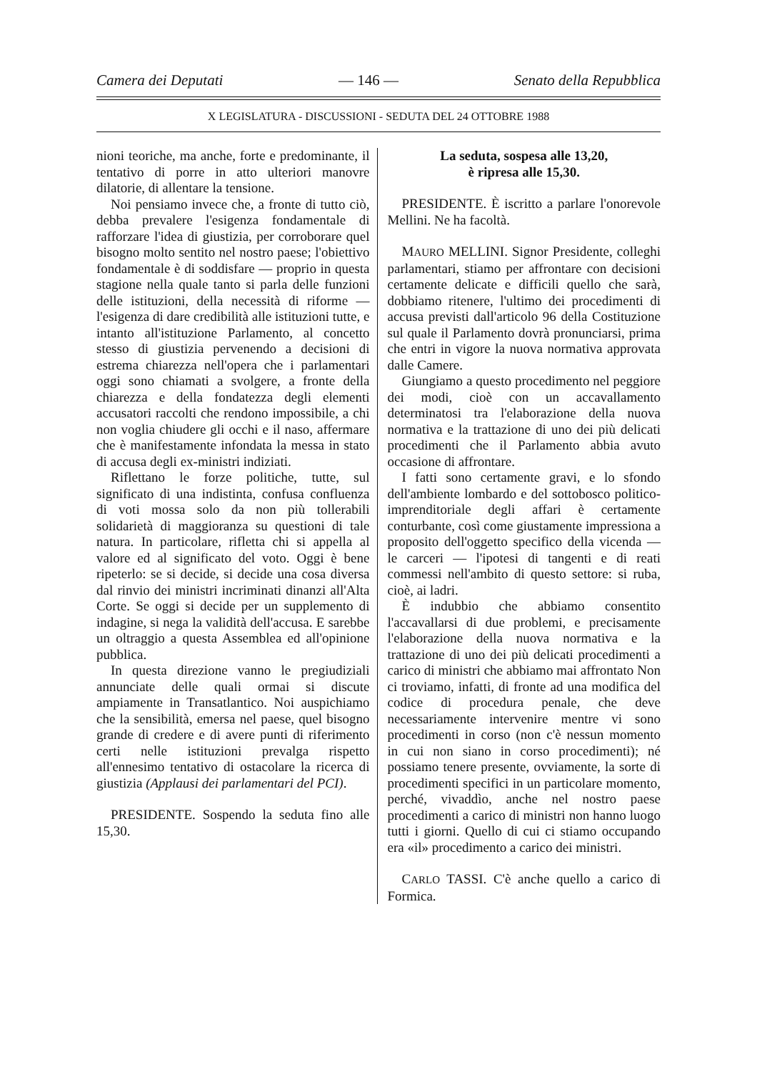Camera dei Deputati — 146 — Senato della Repubblica
X LEGISLATURA - DISCUSSIONI - SEDUTA DEL 24 OTTOBRE 1988
nioni teoriche, ma anche, forte e predominante, il tentativo di porre in atto ulteriori manovre dilatorie, di allentare la tensione.
Noi pensiamo invece che, a fronte di tutto ciò, debba prevalere l'esigenza fondamentale di rafforzare l'idea di giustizia, per corroborare quel bisogno molto sentito nel nostro paese; l'obiettivo fondamentale è di soddisfare — proprio in questa stagione nella quale tanto si parla delle funzioni delle istituzioni, della necessità di riforme — l'esigenza di dare credibilità alle istituzioni tutte, e intanto all'istituzione Parlamento, al concetto stesso di giustizia pervenendo a decisioni di estrema chiarezza nell'opera che i parlamentari oggi sono chiamati a svolgere, a fronte della chiarezza e della fondatezza degli elementi accusatori raccolti che rendono impossibile, a chi non voglia chiudere gli occhi e il naso, affermare che è manifestamente infondata la messa in stato di accusa degli ex-ministri indiziati.
Riflettano le forze politiche, tutte, sul significato di una indistinta, confusa confluenza di voti mossa solo da non più tollerabili solidarietà di maggioranza su questioni di tale natura. In particolare, rifletta chi si appella al valore ed al significato del voto. Oggi è bene ripeterlo: se si decide, si decide una cosa diversa dal rinvio dei ministri incriminati dinanzi all'Alta Corte. Se oggi si decide per un supplemento di indagine, si nega la validità dell'accusa. E sarebbe un oltraggio a questa Assemblea ed all'opinione pubblica.
In questa direzione vanno le pregiudiziali annunciate delle quali ormai si discute ampiamente in Transatlantico. Noi auspichiamo che la sensibilità, emersa nel paese, quel bisogno grande di credere e di avere punti di riferimento certi nelle istituzioni prevalga rispetto all'ennesimo tentativo di ostacolare la ricerca di giustizia (Applausi dei parlamentari del PCI).
PRESIDENTE. Sospendo la seduta fino alle 15,30.
La seduta, sospesa alle 13,20,
è ripresa alle 15,30.
PRESIDENTE. È iscritto a parlare l'onorevole Mellini. Ne ha facoltà.
MAURO MELLINI. Signor Presidente, colleghi parlamentari, stiamo per affrontare con decisioni certamente delicate e difficili quello che sarà, dobbiamo ritenere, l'ultimo dei procedimenti di accusa previsti dall'articolo 96 della Costituzione sul quale il Parlamento dovrà pronunciarsi, prima che entri in vigore la nuova normativa approvata dalle Camere.
Giungiamo a questo procedimento nel peggiore dei modi, cioè con un accavallamento determinatosi tra l'elaborazione della nuova normativa e la trattazione di uno dei più delicati procedimenti che il Parlamento abbia avuto occasione di affrontare.
I fatti sono certamente gravi, e lo sfondo dell'ambiente lombardo e del sottobosco politico-imprenditoriale degli affari è certamente conturbante, così come giustamente impressiona a proposito dell'oggetto specifico della vicenda — le carceri — l'ipotesi di tangenti e di reati commessi nell'ambito di questo settore: si ruba, cioè, ai ladri.
È indubbio che abbiamo consentito l'accavallarsi di due problemi, e precisamente l'elaborazione della nuova normativa e la trattazione di uno dei più delicati procedimenti a carico di ministri che abbiamo mai affrontato Non ci troviamo, infatti, di fronte ad una modifica del codice di procedura penale, che deve necessariamente intervenire mentre vi sono procedimenti in corso (non c'è nessun momento in cui non siano in corso procedimenti); né possiamo tenere presente, ovviamente, la sorte di procedimenti specifici in un particolare momento, perché, vivaddìo, anche nel nostro paese procedimenti a carico di ministri non hanno luogo tutti i giorni. Quello di cui ci stiamo occupando era «il» procedimento a carico dei ministri.
CARLO TASSI. C'è anche quello a carico di Formica.